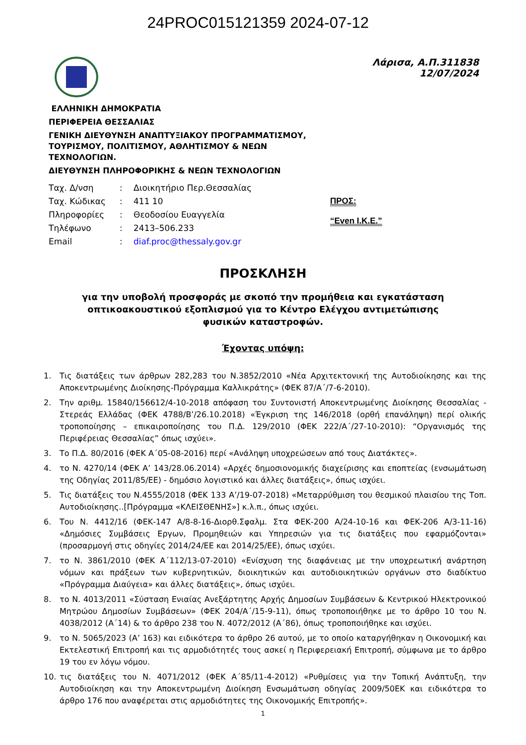24PROC015121359 2024-07-12
Λάρισα, Α.Π.311838
12/07/2024
ΕΛΛΗΝΙΚΗ ΔΗΜΟΚΡΑΤΙΑ
ΠΕΡΙΦΕΡΕΙΑ ΘΕΣΣΑΛΙΑΣ
ΓΕΝΙΚΗ ΔΙΕΥΘΥΝΣΗ ΑΝΑΠΤΥΞΙΑΚΟΥ ΠΡΟΓΡΑΜΜΑΤΙΣΜΟΥ,
ΤΟΥΡΙΣΜΟΥ, ΠΟΛΙΤΙΣΜΟΥ, ΑΘΛΗΤΙΣΜΟΥ & ΝΕΩΝ
ΤΕΧΝΟΛΟΓΙΩΝ.
ΔΙΕΥΘΥΝΣΗ ΠΛΗΡΟΦΟΡΙΚΗΣ & ΝΕΩΝ ΤΕΧΝΟΛΟΓΙΩΝ
| Ταχ. Δ/νση | : | Διοικητήριο Περ.Θεσσαλίας |
| Ταχ. Κώδικας | : | 411 10 |
| Πληροφορίες | : | Θεοδοσίου Ευαγγελία |
| Τηλέφωνο | : | 2413–506.233 |
| Email | : | diaf.proc@thessaly.gov.gr |
ΠΡΟΣ:
“Even I.K.E.”
ΠΡΟΣΚΛΗΣΗ
για την υποβολή προσφοράς με σκοπό την προμήθεια και εγκατάσταση οπτικοακουστικού εξοπλισμού για το Κέντρο Ελέγχου αντιμετώπισης φυσικών καταστροφών.
Έχοντας υπόψη:
1. Τις διατάξεις των άρθρων 282,283 του Ν.3852/2010 «Νέα Αρχιτεκτονική της Αυτοδιοίκησης και της Αποκεντρωμένης Διοίκησης-Πρόγραμμα Καλλικράτης» (ΦΕΚ 87/Α΄/7-6-2010).
2. Την αριθμ. 15840/156612/4-10-2018 απόφαση του Συντονιστή Αποκεντρωμένης Διοίκησης Θεσσαλίας - Στερεάς Ελλάδας (ΦΕΚ 4788/Β’/26.10.2018) «Έγκριση της 146/2018 (ορθή επανάληψη) περί ολικής τροποποίησης – επικαιροποίησης του Π.Δ. 129/2010 (ΦΕΚ 222/Α΄/27-10-2010): “Οργανισμός της Περιφέρειας Θεσσαλίας” όπως ισχύει».
3. Το Π.Δ. 80/2016 (ΦΕΚ Α΄05-08-2016) περί «Ανάληψη υποχρεώσεων από τους Διατάκτες».
4. το Ν. 4270/14 (ΦΕΚ Α’ 143/28.06.2014) «Αρχές δημοσιονομικής διαχείρισης και εποπτείας (ενσωμάτωση της Οδηγίας 2011/85/ΕΕ) - δημόσιο λογιστικό και άλλες διατάξεις», όπως ισχύει.
5. Τις διατάξεις του Ν.4555/2018 (ΦΕΚ 133 Α’/19-07-2018) «Μεταρρύθμιση του θεσμικού πλαισίου της Τοπ. Αυτοδιοίκησης..[Πρόγραμμα «ΚΛΕΙΣΘΕΝΗΣ»] κ.λ.π., όπως ισχύει.
6. Του Ν. 4412/16 (ΦΕΚ-147 Α/8-8-16-Διορθ.Σφαλμ. Στα ΦΕΚ-200 Α/24-10-16 και ΦΕΚ-206 Α/3-11-16) «Δημόσιες Συμβάσεις Εργων, Προμηθειών και Υπηρεσιών για τις διατάξεις που εφαρμόζονται» (προσαρμογή στις οδηγίες 2014/24/ΕΕ και 2014/25/ΕΕ), όπως ισχύει.
7. το Ν. 3861/2010 (ΦΕΚ Α΄112/13-07-2010) «Ενίσχυση της διαφάνειας με την υποχρεωτική ανάρτηση νόμων και πράξεων των κυβερνητικών, διοικητικών και αυτοδιοικητικών οργάνων στο διαδίκτυο «Πρόγραμμα Διαύγεια» και άλλες διατάξεις», όπως ισχύει.
8. το Ν. 4013/2011 «Σύσταση Ενιαίας Ανεξάρτητης Αρχής Δημοσίων Συμβάσεων & Κεντρικού Ηλεκτρονικού Μητρώου Δημοσίων Συμβάσεων» (ΦΕΚ 204/Α΄/15-9-11), όπως τροποποιήθηκε με το άρθρο 10 του Ν. 4038/2012 (Α΄14) & το άρθρο 238 του Ν. 4072/2012 (Α΄86), όπως τροποποιήθηκε και ισχύει.
9. το Ν. 5065/2023 (Α’ 163) και ειδικότερα το άρθρο 26 αυτού, με το οποίο καταργήθηκαν η Οικονομική και Εκτελεστική Επιτροπή και τις αρμοδιότητές τους ασκεί η Περιφερειακή Επιτροπή, σύμφωνα με το άρθρο 19 του εν λόγω νόμου.
10. τις διατάξεις του Ν. 4071/2012 (ΦΕΚ Α΄85/11-4-2012) «Ρυθμίσεις για την Τοπική Ανάπτυξη, την Αυτοδιοίκηση και την Αποκεντρωμένη Διοίκηση Ενσωμάτωση οδηγίας 2009/50ΕΚ και ειδικότερα το άρθρο 176 που αναφέρεται στις αρμοδιότητες της Οικονομικής Επιτροπής».
1